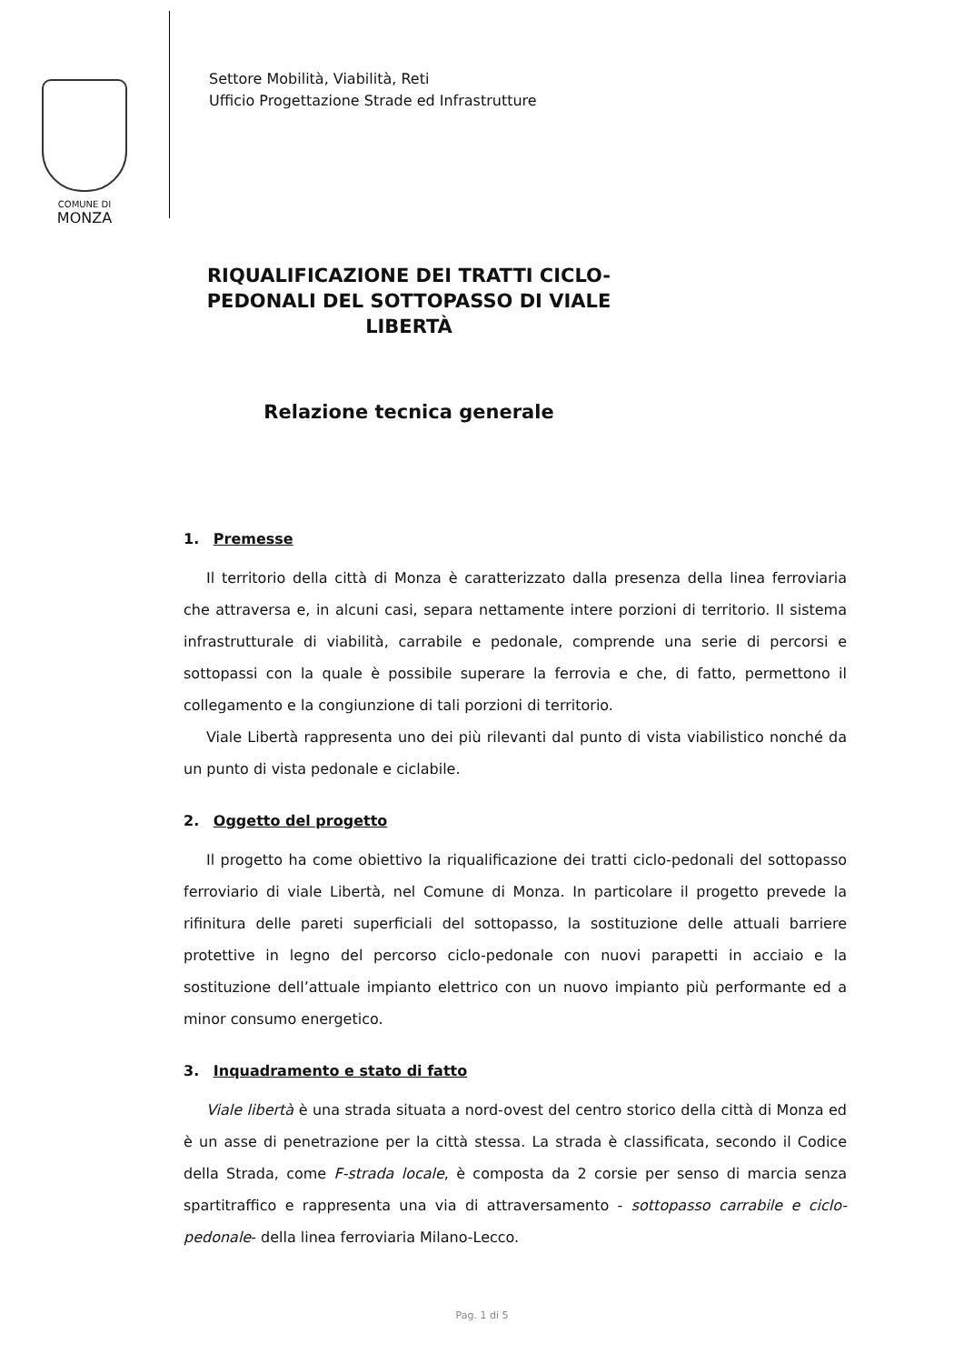COMUNE DI
MONZA
Settore Mobilità, Viabilità, Reti
Ufficio Progettazione Strade ed Infrastrutture
RIQUALIFICAZIONE DEI TRATTI CICLO-PEDONALI DEL SOTTOPASSO DI VIALE LIBERTÀ
Relazione tecnica generale
1. Premesse
Il territorio della città di Monza è caratterizzato dalla presenza della linea ferroviaria che attraversa e, in alcuni casi, separa nettamente intere porzioni di territorio. Il sistema infrastrutturale di viabilità, carrabile e pedonale, comprende una serie di percorsi e sottopassi con la quale è possibile superare la ferrovia e che, di fatto, permettono il collegamento e la congiunzione di tali porzioni di territorio.
Viale Libertà rappresenta uno dei più rilevanti dal punto di vista viabilistico nonché da un punto di vista pedonale e ciclabile.
2. Oggetto del progetto
Il progetto ha come obiettivo la riqualificazione dei tratti ciclo-pedonali del sottopasso ferroviario di viale Libertà, nel Comune di Monza. In particolare il progetto prevede la rifinitura delle pareti superficiali del sottopasso, la sostituzione delle attuali barriere protettive in legno del percorso ciclo-pedonale con nuovi parapetti in acciaio e la sostituzione dell’attuale impianto elettrico con un nuovo impianto più performante ed a minor consumo energetico.
3. Inquadramento e stato di fatto
Viale libertà è una strada situata a nord-ovest del centro storico della città di Monza ed è un asse di penetrazione per la città stessa. La strada è classificata, secondo il Codice della Strada, come F-strada locale, è composta da 2 corsie per senso di marcia senza spartitraffico e rappresenta una via di attraversamento - sottopasso carrabile e ciclo-pedonale- della linea ferroviaria Milano-Lecco.
Pag. 1 di 5